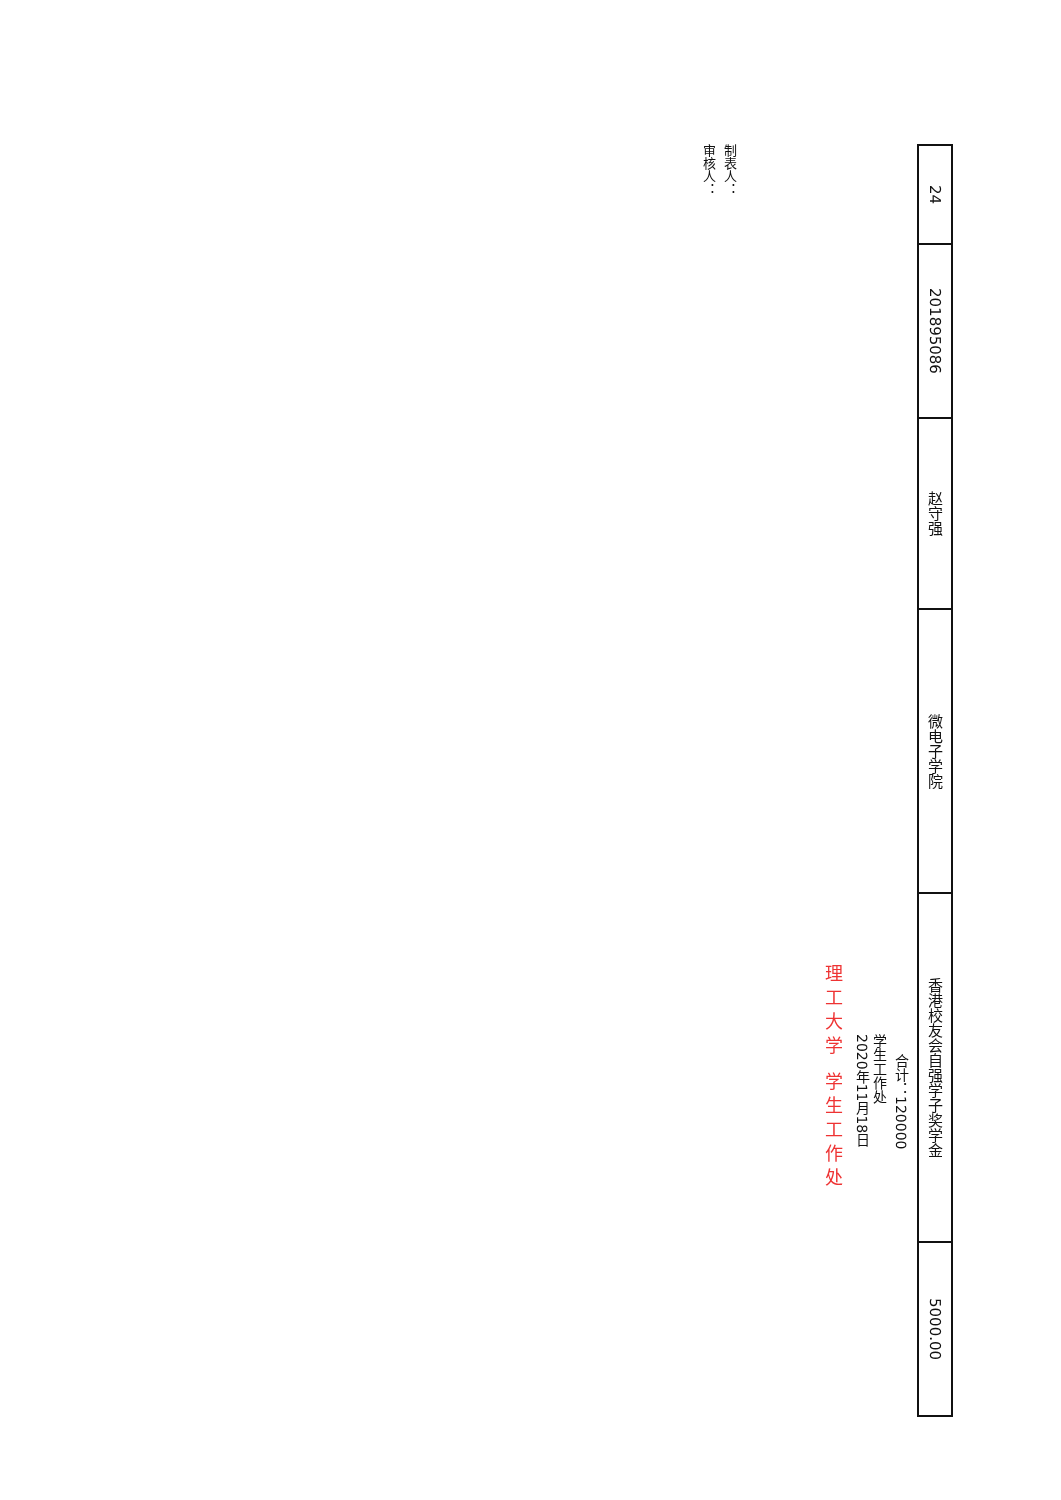| 24 | 201895086 | 赵守强 | 微电子学院 | 香港校友会自强学子奖学金 | 5000.00 |
合计：120000
学生工作处
2020年11月18日
理工大学 学生工作处
制表人：
审核人：